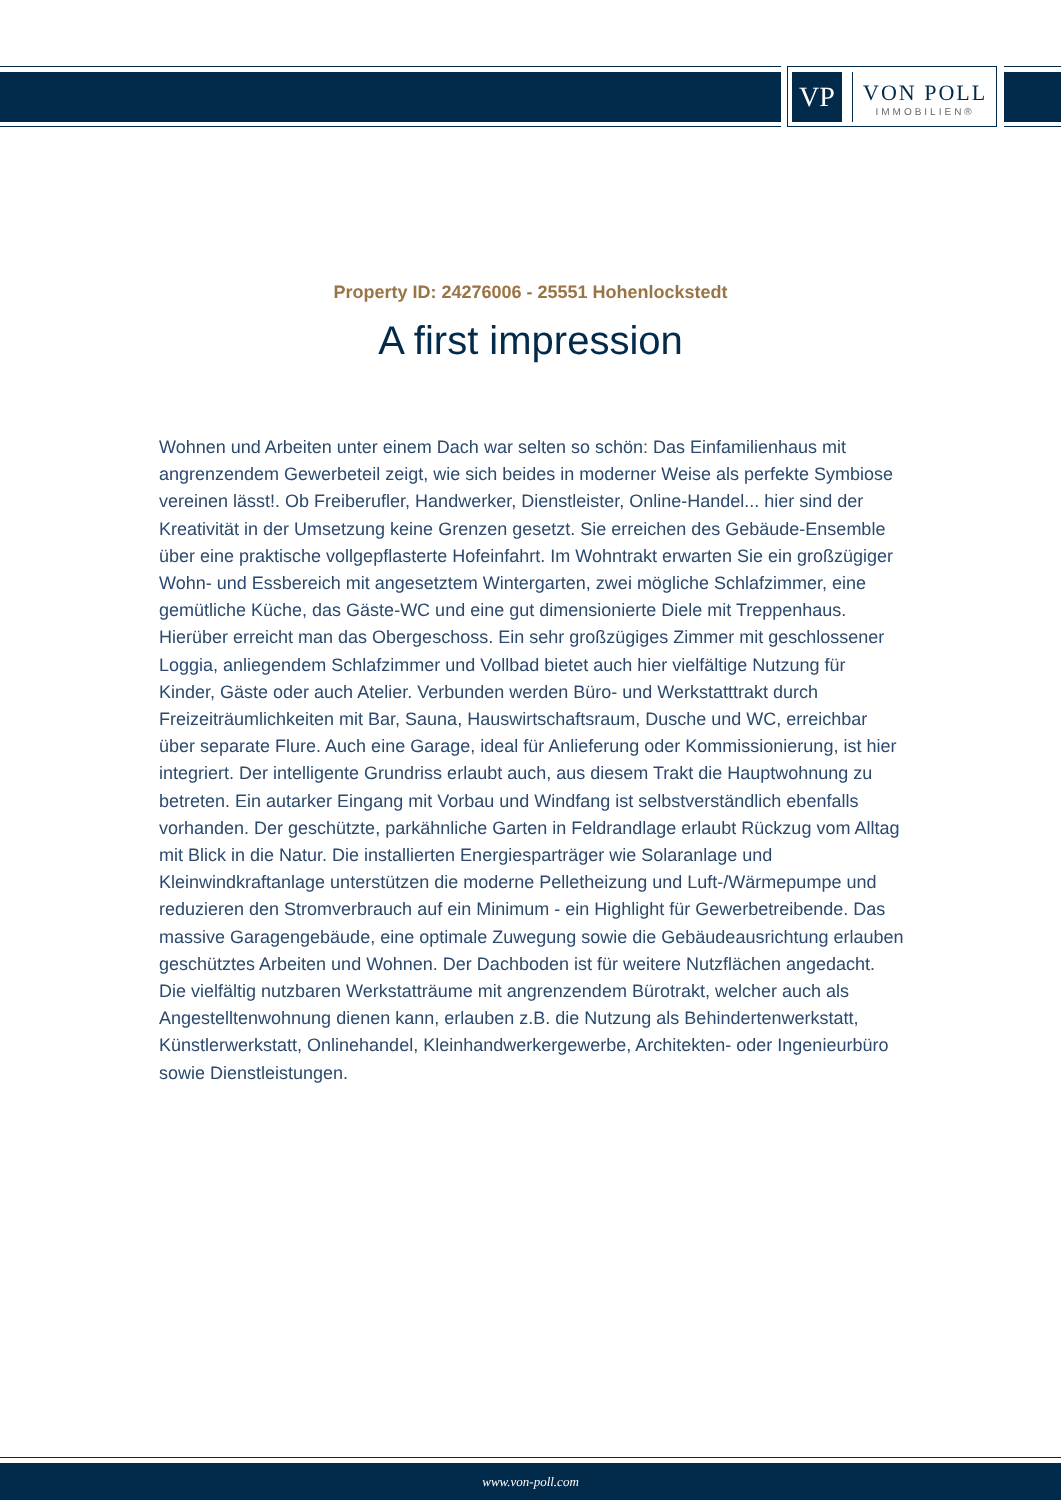VP
VON POLL
IMMOBILIEN®
Property ID: 24276006 - 25551 Hohenlockstedt
A first impression
Wohnen und Arbeiten unter einem Dach war selten so schön: Das Einfamilienhaus mit angrenzendem Gewerbeteil zeigt, wie sich beides in moderner Weise als perfekte Symbiose vereinen lässt!. Ob Freiberufler, Handwerker, Dienstleister, Online-Handel... hier sind der Kreativität in der Umsetzung keine Grenzen gesetzt. Sie erreichen des Gebäude-Ensemble über eine praktische vollgepflasterte Hofeinfahrt. Im Wohntrakt erwarten Sie ein großzügiger Wohn- und Essbereich mit angesetztem Wintergarten, zwei mögliche Schlafzimmer, eine gemütliche Küche, das Gäste-WC und eine gut dimensionierte Diele mit Treppenhaus. Hierüber erreicht man das Obergeschoss. Ein sehr großzügiges Zimmer mit geschlossener Loggia, anliegendem Schlafzimmer und Vollbad bietet auch hier vielfältige Nutzung für Kinder, Gäste oder auch Atelier. Verbunden werden Büro- und Werkstatttrakt durch Freizeiträumlichkeiten mit Bar, Sauna, Hauswirtschaftsraum, Dusche und WC, erreichbar über separate Flure. Auch eine Garage, ideal für Anlieferung oder Kommissionierung, ist hier integriert. Der intelligente Grundriss erlaubt auch, aus diesem Trakt die Hauptwohnung zu betreten. Ein autarker Eingang mit Vorbau und Windfang ist selbstverständlich ebenfalls vorhanden. Der geschützte, parkähnliche Garten in Feldrandlage erlaubt Rückzug vom Alltag mit Blick in die Natur. Die installierten Energiesparträger wie Solaranlage und Kleinwindkraftanlage unterstützen die moderne Pelletheizung und Luft-/Wärmepumpe und reduzieren den Stromverbrauch auf ein Minimum - ein Highlight für Gewerbetreibende. Das massive Garagengebäude, eine optimale Zuwegung sowie die Gebäudeausrichtung erlauben geschütztes Arbeiten und Wohnen. Der Dachboden ist für weitere Nutzflächen angedacht. Die vielfältig nutzbaren Werkstatträume mit angrenzendem Bürotrakt, welcher auch als Angestelltenwohnung dienen kann, erlauben z.B. die Nutzung als Behindertenwerkstatt, Künstlerwerkstatt, Onlinehandel, Kleinhandwerkergewerbe, Architekten- oder Ingenieurbüro sowie Dienstleistungen.
www.von-poll.com